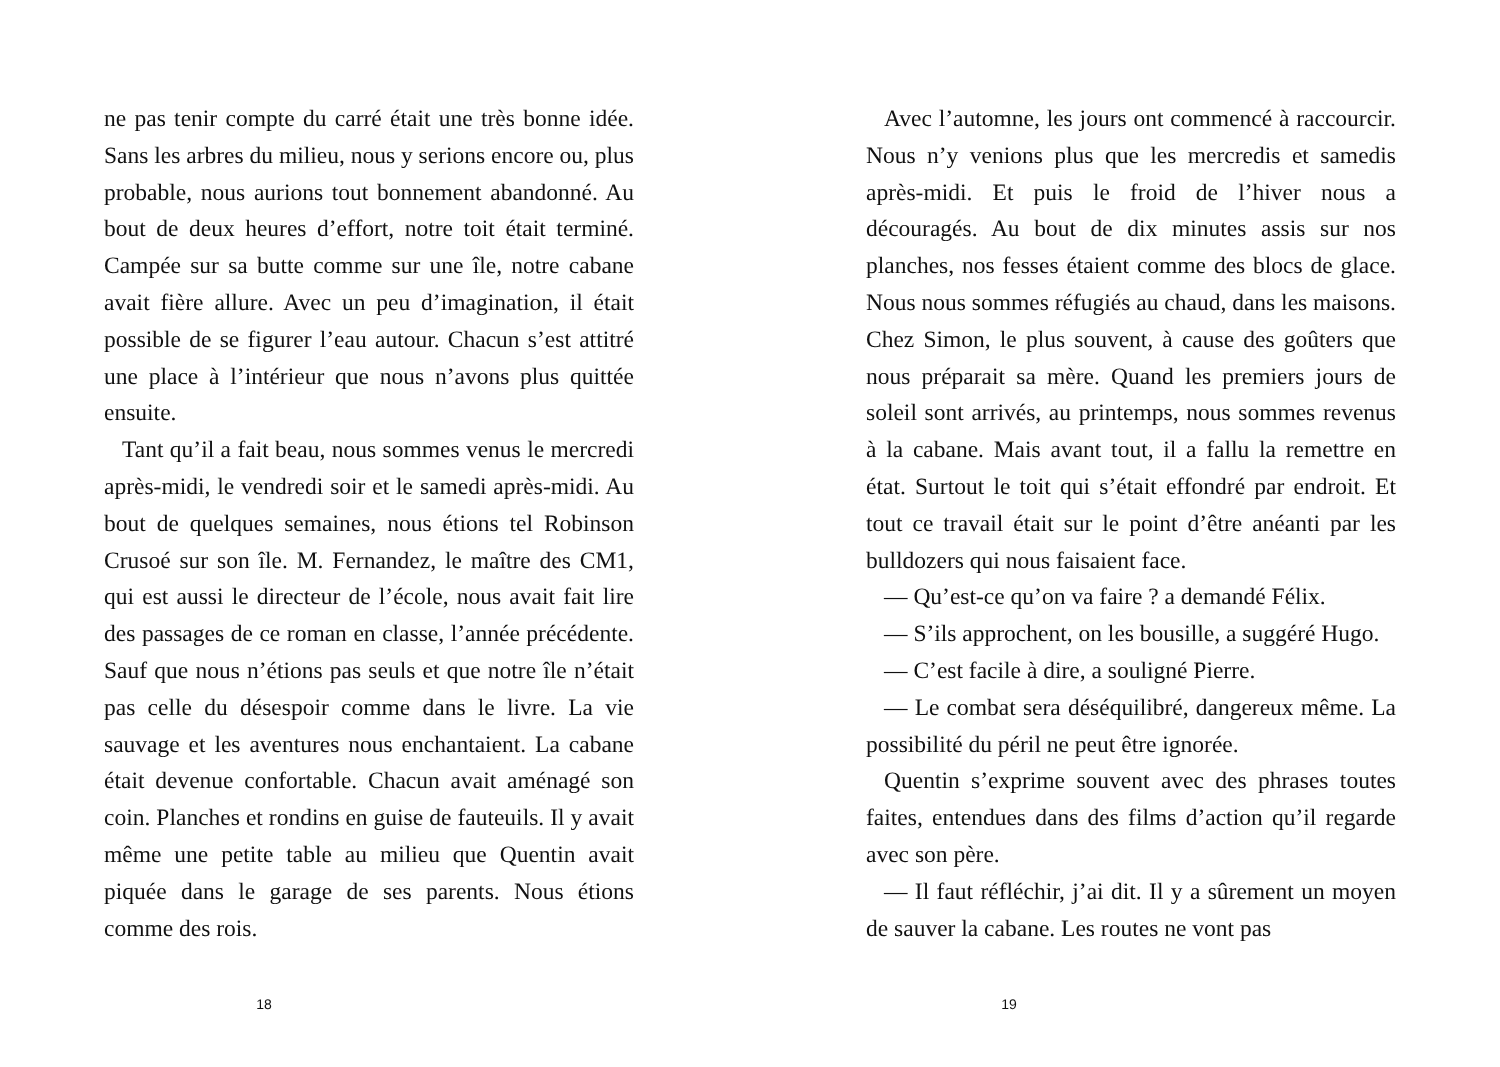ne pas tenir compte du carré était une très bonne idée. Sans les arbres du milieu, nous y serions encore ou, plus probable, nous aurions tout bonnement abandonné. Au bout de deux heures d’effort, notre toit était terminé. Campée sur sa butte comme sur une île, notre cabane avait fière allure. Avec un peu d’imagination, il était possible de se figurer l’eau autour. Chacun s’est attitré une place à l’intérieur que nous n’avons plus quittée ensuite.
Tant qu’il a fait beau, nous sommes venus le mercredi après-midi, le vendredi soir et le samedi après-midi. Au bout de quelques semaines, nous étions tel Robinson Crusoé sur son île. M. Fernandez, le maître des CM1, qui est aussi le directeur de l’école, nous avait fait lire des passages de ce roman en classe, l’année précédente. Sauf que nous n’étions pas seuls et que notre île n’était pas celle du désespoir comme dans le livre. La vie sauvage et les aventures nous enchantaient. La cabane était devenue confortable. Chacun avait aménagé son coin. Planches et rondins en guise de fauteuils. Il y avait même une petite table au milieu que Quentin avait piquée dans le garage de ses parents. Nous étions comme des rois.
18
Avec l’automne, les jours ont commencé à raccourcir. Nous n’y venions plus que les mercredis et samedis après-midi. Et puis le froid de l’hiver nous a découragés. Au bout de dix minutes assis sur nos planches, nos fesses étaient comme des blocs de glace. Nous nous sommes réfugiés au chaud, dans les maisons. Chez Simon, le plus souvent, à cause des goûters que nous préparait sa mère. Quand les premiers jours de soleil sont arrivés, au printemps, nous sommes revenus à la cabane. Mais avant tout, il a fallu la remettre en état. Surtout le toit qui s’était effondré par endroit. Et tout ce travail était sur le point d’être anéanti par les bulldozers qui nous faisaient face.
— Qu’est-ce qu’on va faire ? a demandé Félix.
— S’ils approchent, on les bousille, a suggéré Hugo.
— C’est facile à dire, a souligné Pierre.
— Le combat sera déséquilibré, dangereux même. La possibilité du péril ne peut être ignorée.
Quentin s’exprime souvent avec des phrases toutes faites, entendues dans des films d’action qu’il regarde avec son père.
— Il faut réfléchir, j’ai dit. Il y a sûrement un moyen de sauver la cabane. Les routes ne vont pas
19